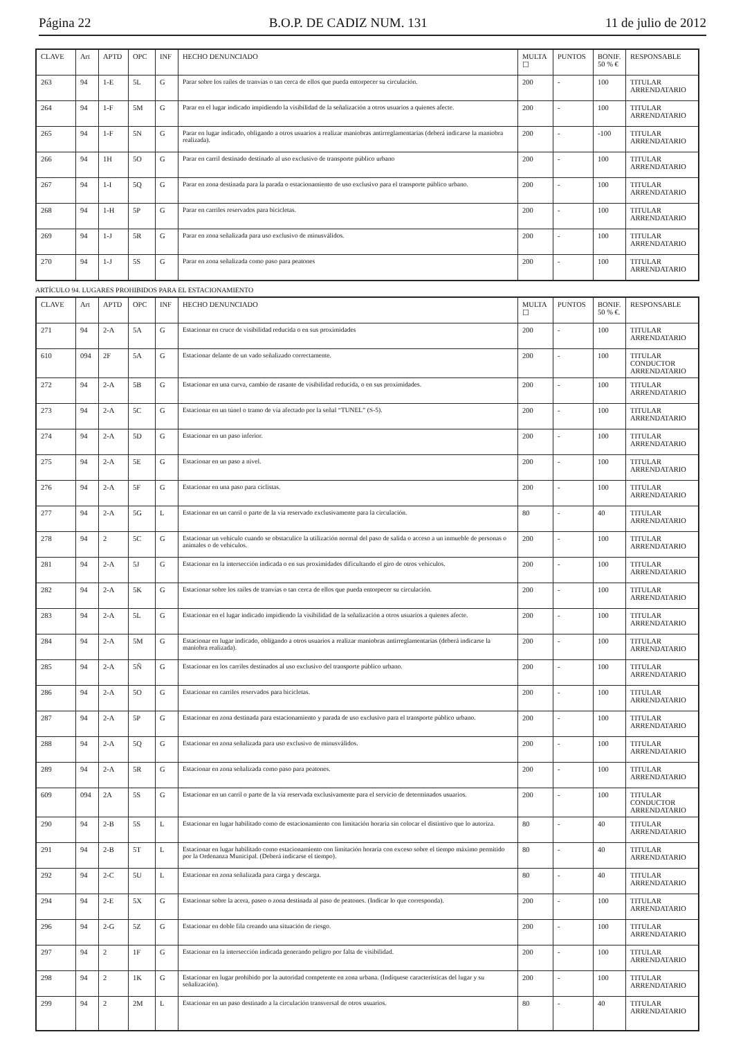Página 22 B.O.P. DE CADIZ NUM. 131 11 de julio de 2012
| CLAVE | Art | APTD | OPC | INF | HECHO DENUNCIADO | MULTA ☐ | PUNTOS | BONIF. 50 % € | RESPONSABLE |
| --- | --- | --- | --- | --- | --- | --- | --- | --- | --- |
| 263 | 94 | 1-E | 5L | G | Parar sobre los raíles de tranvías o tan cerca de ellos que pueda entorpecer su circulación. | 200 | - | 100 | TITULAR ARRENDATARIO |
| 264 | 94 | 1-F | 5M | G | Parar en el lugar indicado impidiendo la visibilidad de la señalización a otros usuarios a quienes afecte. | 200 | - | 100 | TITULAR ARRENDATARIO |
| 265 | 94 | 1-F | 5N | G | Parar en lugar indicado, obligando a otros usuarios a realizar maniobras antirreglamentarias (deberá indicarse la maniobra realizada). | 200 | - | -100 | TITULAR ARRENDATARIO |
| 266 | 94 | 1H | 5O | G | Parar en carril destinado destinado al uso exclusivo de transporte público urbano | 200 | - | 100 | TITULAR ARRENDATARIO |
| 267 | 94 | 1-I | 5Q | G | Parar en zona destinada para la parada o estacionamiento de uso exclusivo para el transporte público urbano. | 200 | - | 100 | TITULAR ARRENDATARIO |
| 268 | 94 | 1-H | 5P | G | Parar en carriles reservados para bicicletas. | 200 | - | 100 | TITULAR ARRENDATARIO |
| 269 | 94 | 1-J | 5R | G | Parar en zona señalizada para uso exclusivo de minusválidos. | 200 | - | 100 | TITULAR ARRENDATARIO |
| 270 | 94 | 1-J | 5S | G | Parar en zona señalizada como paso para peatones | 200 | - | 100 | TITULAR ARRENDATARIO |
ARTÍCULO 94. LUGARES PROHIBIDOS PARA EL ESTACIONAMIENTO
| CLAVE | Art | APTD | OPC | INF | HECHO DENUNCIADO | MULTA ☐ | PUNTOS | BONIF. 50 % €. | RESPONSABLE |
| --- | --- | --- | --- | --- | --- | --- | --- | --- | --- |
| 271 | 94 | 2-A | 5A | G | Estacionar en cruce de visibilidad reducida o en sus proximidades | 200 | - | 100 | TITULAR ARRENDATARIO |
| 610 | 094 | 2F | 5A | G | Estacionar delante de un vado señalizado correctamente. | 200 | - | 100 | TITULAR CONDUCTOR ARRENDATARIO |
| 272 | 94 | 2-A | 5B | G | Estacionar en una curva, cambio de rasante de visibilidad reducida, o en sus proximidades. | 200 | - | 100 | TITULAR ARRENDATARIO |
| 273 | 94 | 2-A | 5C | G | Estacionar en un túnel o tramo de vía afectado por la señal “TUNEL” (S-5). | 200 | - | 100 | TITULAR ARRENDATARIO |
| 274 | 94 | 2-A | 5D | G | Estacionar en un paso inferior. | 200 | - | 100 | TITULAR ARRENDATARIO |
| 275 | 94 | 2-A | 5E | G | Estacionar en un paso a nivel. | 200 | - | 100 | TITULAR ARRENDATARIO |
| 276 | 94 | 2-A | 5F | G | Estacionar en una paso para ciclistas. | 200 | - | 100 | TITULAR ARRENDATARIO |
| 277 | 94 | 2-A | 5G | L | Estacionar en un carril o parte de la vía reservado exclusivamente para la circulación. | 80 | - | 40 | TITULAR ARRENDATARIO |
| 278 | 94 | 2 | 5C | G | Estacionar un vehículo cuando se obstaculice la utilización normal del paso de salida o acceso a un inmueble de personas o animales o de vehículos. | 200 | - | 100 | TITULAR ARRENDATARIO |
| 281 | 94 | 2-A | 5J | G | Estacionar en la intersección indicada o en sus proximidades dificultando el giro de otros vehículos. | 200 | - | 100 | TITULAR ARRENDATARIO |
| 282 | 94 | 2-A | 5K | G | Estacionar sobre los raíles de tranvías o tan cerca de ellos que pueda entorpecer su circulación. | 200 | - | 100 | TITULAR ARRENDATARIO |
| 283 | 94 | 2-A | 5L | G | Estacionar en el lugar indicado impidiendo la visibilidad de la señalización a otros usuarios a quienes afecte. | 200 | - | 100 | TITULAR ARRENDATARIO |
| 284 | 94 | 2-A | 5M | G | Estacionar en lugar indicado, obligando a otros usuarios a realizar maniobras antirreglamentarias (deberá indicarse la maniobra realizada). | 200 | - | 100 | TITULAR ARRENDATARIO |
| 285 | 94 | 2-A | 5Ñ | G | Estacionar en los carriles destinados al uso exclusivo del transporte público urbano. | 200 | - | 100 | TITULAR ARRENDATARIO |
| 286 | 94 | 2-A | 5O | G | Estacionar en carriles reservados para bicicletas. | 200 | - | 100 | TITULAR ARRENDATARIO |
| 287 | 94 | 2-A | 5P | G | Estacionar en zona destinada para estacionamiento y parada de uso exclusivo para el transporte público urbano. | 200 | - | 100 | TITULAR ARRENDATARIO |
| 288 | 94 | 2-A | 5Q | G | Estacionar en zona señalizada para uso exclusivo de minusválidos. | 200 | - | 100 | TITULAR ARRENDATARIO |
| 289 | 94 | 2-A | 5R | G | Estacionar en zona señalizada como paso para peatones. | 200 | - | 100 | TITULAR ARRENDATARIO |
| 609 | 094 | 2A | 5S | G | Estacionar en un carril o parte de la vía reservada exclusivamente para el servicio de determinados usuarios. | 200 | - | 100 | TITULAR CONDUCTOR ARRENDATARIO |
| 290 | 94 | 2-B | 5S | L | Estacionar en lugar habilitado como de estacionamiento con limitación horaria sin colocar el distintivo que lo autoriza. | 80 | - | 40 | TITULAR ARRENDATARIO |
| 291 | 94 | 2-B | 5T | L | Estacionar en lugar habilitado como estacionamiento con limitación horaria con exceso sobre el tiempo máximo permitido por la Ordenanza Municipal. (Deberá indicarse el tiempo). | 80 | - | 40 | TITULAR ARRENDATARIO |
| 292 | 94 | 2-C | 5U | L | Estacionar en zona señalizada para carga y descarga. | 80 | - | 40 | TITULAR ARRENDATARIO |
| 294 | 94 | 2-E | 5X | G | Estacionar sobre la acera, paseo o zona destinada al paso de peatones. (Indicar lo que corresponda). | 200 | - | 100 | TITULAR ARRENDATARIO |
| 296 | 94 | 2-G | 5Z | G | Estacionar en doble fila creando una situación de riesgo. | 200 | - | 100 | TITULAR ARRENDATARIO |
| 297 | 94 | 2 | 1F | G | Estacionar en la intersección indicada generando peligro por falta de visibilidad. | 200 | - | 100 | TITULAR ARRENDATARIO |
| 298 | 94 | 2 | 1K | G | Estacionar en lugar prohibido por la autoridad competente en zona urbana. (Indíquese características del lugar y su señalización). | 200 | - | 100 | TITULAR ARRENDATARIO |
| 299 | 94 | 2 | 2M | L | Estacionar en un paso destinado a la circulación transversal de otros usuarios. | 80 | - | 40 | TITULAR ARRENDATARIO |